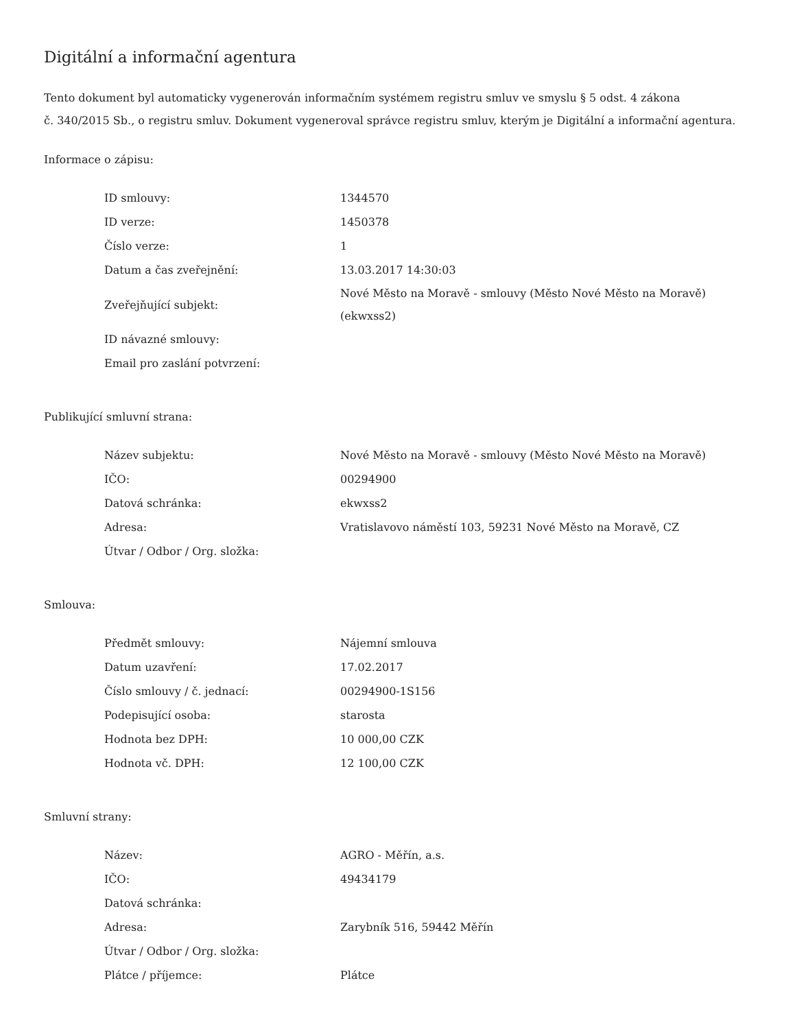Digitální a informační agentura
Tento dokument byl automaticky vygenerován informačním systémem registru smluv ve smyslu § 5 odst. 4 zákona
č. 340/2015 Sb., o registru smluv. Dokument vygeneroval správce registru smluv, kterým je Digitální a informační agentura.
Informace o zápisu:
| ID smlouvy: | 1344570 |
| ID verze: | 1450378 |
| Číslo verze: | 1 |
| Datum a čas zveřejnění: | 13.03.2017 14:30:03 |
| Zveřejňující subjekt: | Nové Město na Moravě - smlouvy (Město Nové Město na Moravě) (ekwxss2) |
| ID návazné smlouvy: | |
| Email pro zaslání potvrzení: | |
Publikující smluvní strana:
| Název subjektu: | Nové Město na Moravě - smlouvy (Město Nové Město na Moravě) |
| IČO: | 00294900 |
| Datová schránka: | ekwxss2 |
| Adresa: | Vratislavovo náměstí 103, 59231 Nové Město na Moravě, CZ |
| Útvar / Odbor / Org. složka: | |
Smlouva:
| Předmět smlouvy: | Nájemní smlouva |
| Datum uzavření: | 17.02.2017 |
| Číslo smlouvy / č. jednací: | 00294900-1S156 |
| Podepisující osoba: | starosta |
| Hodnota bez DPH: | 10 000,00 CZK |
| Hodnota vč. DPH: | 12 100,00 CZK |
Smluvní strany:
| Název: | AGRO - Měřín, a.s. |
| IČO: | 49434179 |
| Datová schránka: | |
| Adresa: | Zarybník 516, 59442 Měřín |
| Útvar / Odbor / Org. složka: | |
| Plátce / příjemce: | Plátce |